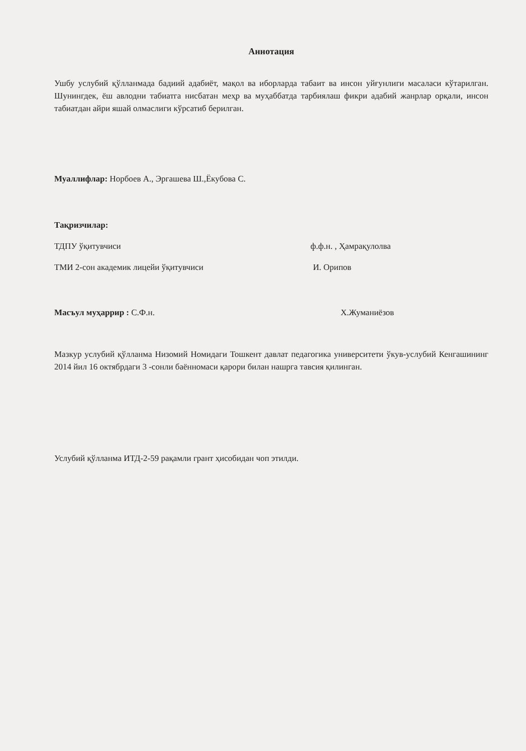Аннотация
Ушбу услубий қўлланмада бадиий адабиёт, мақол ва иборларда табаит ва инсон уйғунлиги масаласи кўтарилган. Шунингдек, ёш авлодни табиатга нисбатан меҳр ва муҳаббатда тарбиялаш фикри адабий жанрлар орқали, инсон табиатдан айри яшай олмаслиги кўрсатиб берилган.
Муаллифлар: Норбоев А., Эргашева Ш.,Ёкубова С.
Тақризчилар:
ТДПУ ўқитувчиси ф.ф.н. , Ҳамрақулолва
ТМИ 2-сон академик лицейи ўқитувчиси И. Орипов
Масъул муҳаррир : С.Ф.н. Х.Жуманиёзов
Мазкур услубий қўлланма Низомий Номидаги Тошкент давлат педагогика университети ўкув-услубий Кенгашининг 2014 йил 16 октябрдаги 3 -сонли баённомаси қарори билан нашрга тавсия қилинган.
Услубий қўлланма ИТД-2-59 рақамли грант ҳисобидан чоп этилди.